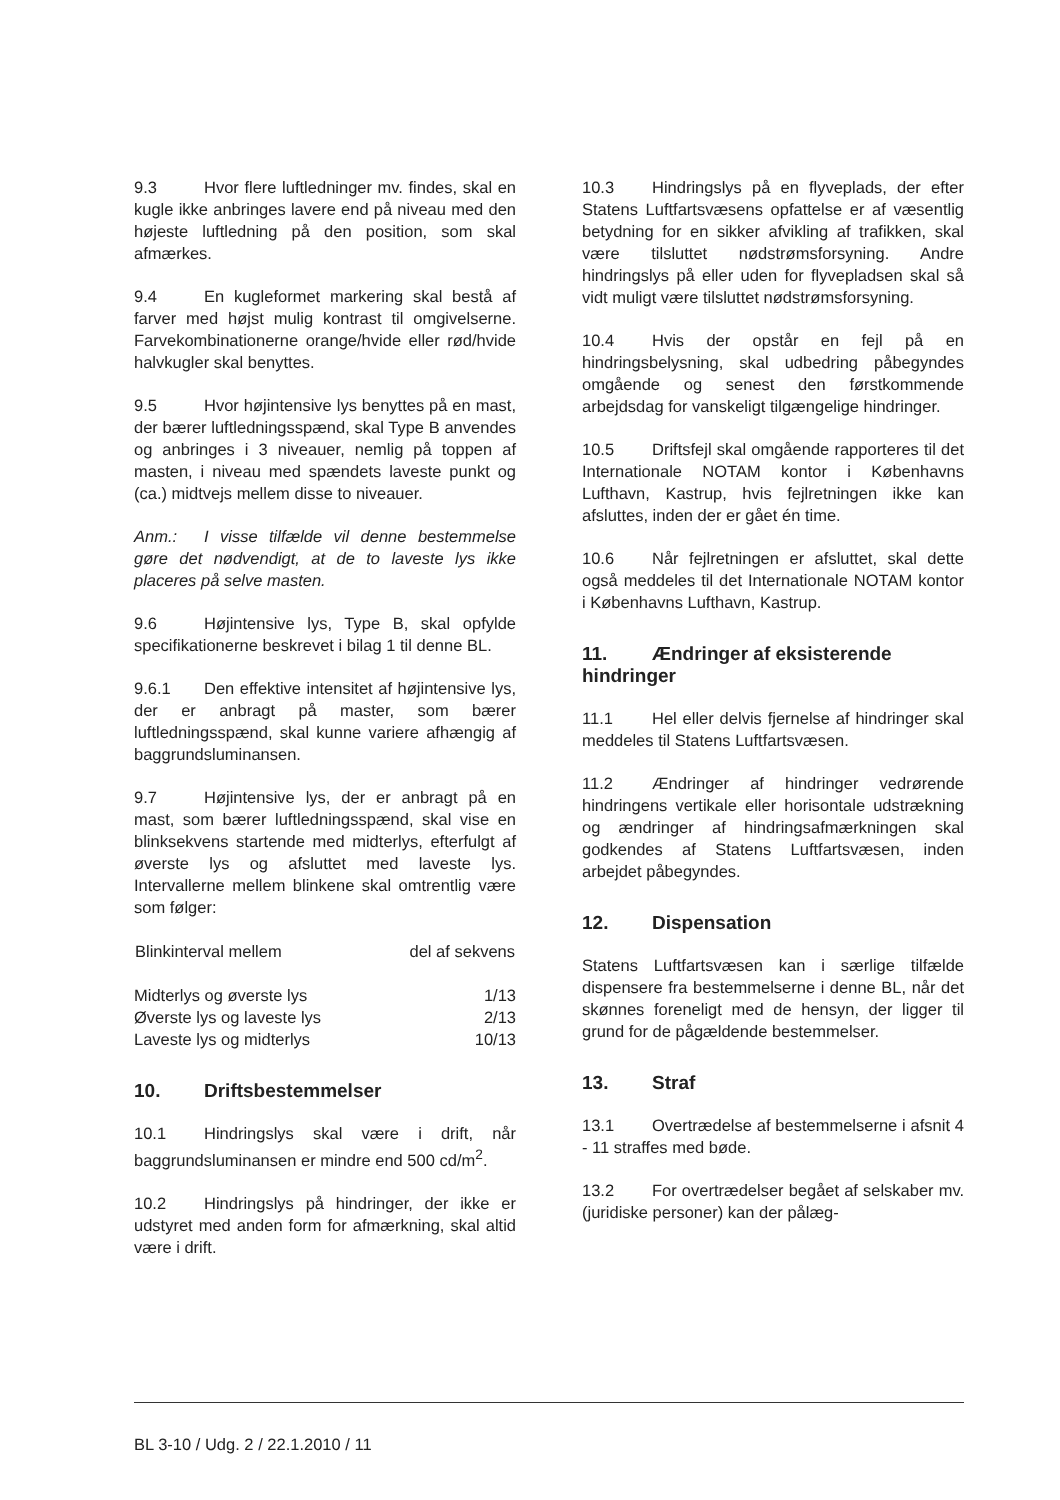9.3 Hvor flere luftledninger mv. findes, skal en kugle ikke anbringes lavere end på niveau med den højeste luftledning på den position, som skal afmærkes.
9.4 En kugleformet markering skal bestå af farver med højst mulig kontrast til omgivelserne. Farvekombinationerne orange/hvide eller rød/hvide halvkugler skal benyttes.
9.5 Hvor højintensive lys benyttes på en mast, der bærer luftledningsspænd, skal Type B anvendes og anbringes i 3 niveauer, nemlig på toppen af masten, i niveau med spændets laveste punkt og (ca.) midtvejs mellem disse to niveauer.
Anm.: I visse tilfælde vil denne bestemmelse gøre det nødvendigt, at de to laveste lys ikke placeres på selve masten.
9.6 Højintensive lys, Type B, skal opfylde specifikationerne beskrevet i bilag 1 til denne BL.
9.6.1 Den effektive intensitet af højintensive lys, der er anbragt på master, som bærer luftledningsspænd, skal kunne variere afhængig af baggrundsluminansen.
9.7 Højintensive lys, der er anbragt på en mast, som bærer luftledningsspænd, skal vise en blinksekvens startende med midterlys, efterfulgt af øverste lys og afsluttet med laveste lys. Intervallerne mellem blinkene skal omtrentlig være som følger:
| Blinkinterval mellem | del af sekvens |
| --- | --- |
| Midterlys og øverste lys | 1/13 |
| Øverste lys og laveste lys | 2/13 |
| Laveste lys og midterlys | 10/13 |
10. Driftsbestemmelser
10.1 Hindringslys skal være i drift, når baggrundsluminansen er mindre end 500 cd/m<sup>2</sup>.
10.2 Hindringslys på hindringer, der ikke er udstyret med anden form for afmærkning, skal altid være i drift.
10.3 Hindringslys på en flyveplads, der efter Statens Luftfartsvæsens opfattelse er af væsentlig betydning for en sikker afvikling af trafikken, skal være tilsluttet nødstrømsforsyning. Andre hindringslys på eller uden for flyvepladsen skal så vidt muligt være tilsluttet nødstrømsforsyning.
10.4 Hvis der opstår en fejl på en hindringsbelysning, skal udbedring påbegyndes omgående og senest den førstkommende arbejdsdag for vanskeligt tilgængelige hindringer.
10.5 Driftsfejl skal omgående rapporteres til det Internationale NOTAM kontor i Københavns Lufthavn, Kastrup, hvis fejlretningen ikke kan afsluttes, inden der er gået én time.
10.6 Når fejlretningen er afsluttet, skal dette også meddeles til det Internationale NOTAM kontor i Københavns Lufthavn, Kastrup.
11. Ændringer af eksisterende hindringer
11.1 Hel eller delvis fjernelse af hindringer skal meddeles til Statens Luftfartsvæsen.
11.2 Ændringer af hindringer vedrørende hindringens vertikale eller horisontale udstrækning og ændringer af hindringsafmærkningen skal godkendes af Statens Luftfartsvæsen, inden arbejdet påbegyndes.
12. Dispensation
Statens Luftfartsvæsen kan i særlige tilfælde dispensere fra bestemmelserne i denne BL, når det skønnes foreneligt med de hensyn, der ligger til grund for de pågældende bestemmelser.
13. Straf
13.1 Overtrædelse af bestemmelserne i afsnit 4 - 11 straffes med bøde.
13.2 For overtrædelser begået af selskaber mv. (juridiske personer) kan der pålæg-
BL 3-10 / Udg. 2 / 22.1.2010 / 11